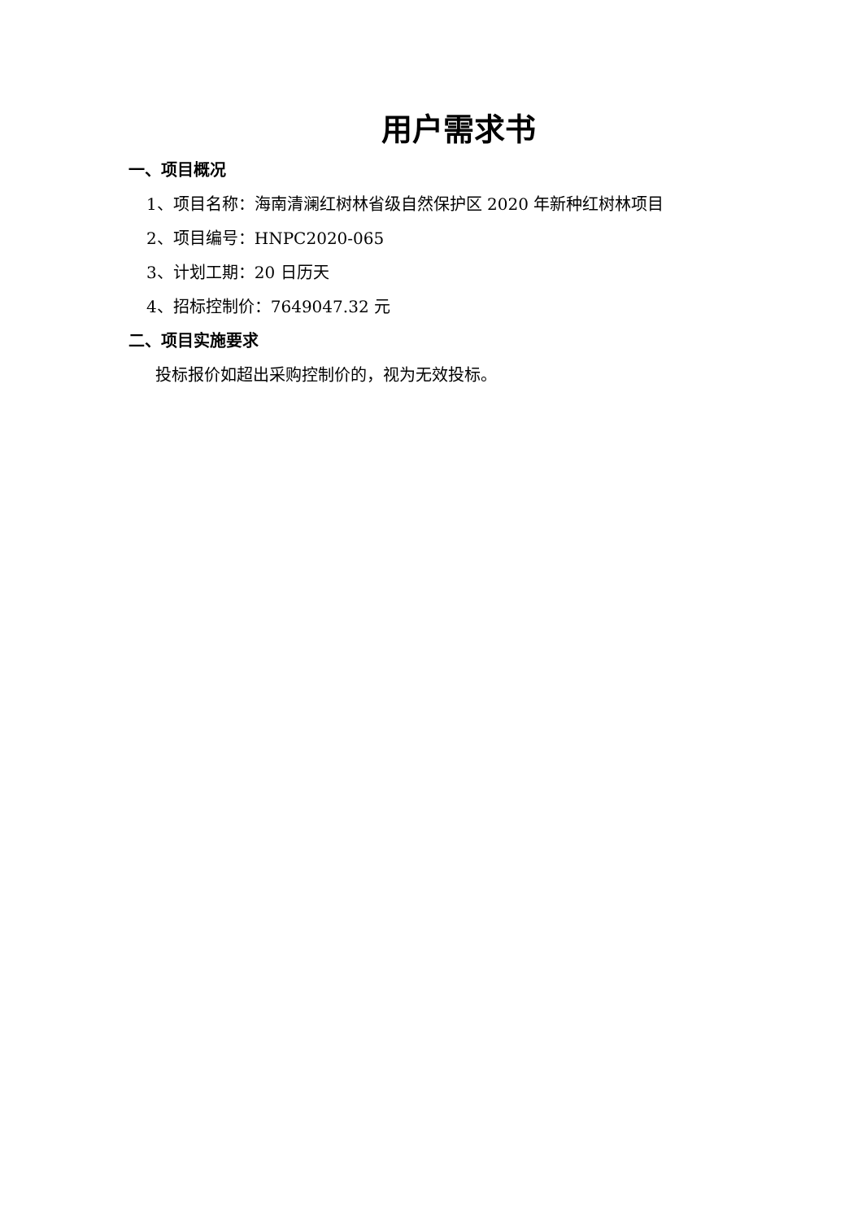用户需求书
一、项目概况
1、项目名称：海南清澜红树林省级自然保护区 2020 年新种红树林项目
2、项目编号：HNPC2020-065
3、计划工期：20 日历天
4、招标控制价：7649047.32 元
二、项目实施要求
投标报价如超出采购控制价的，视为无效投标。